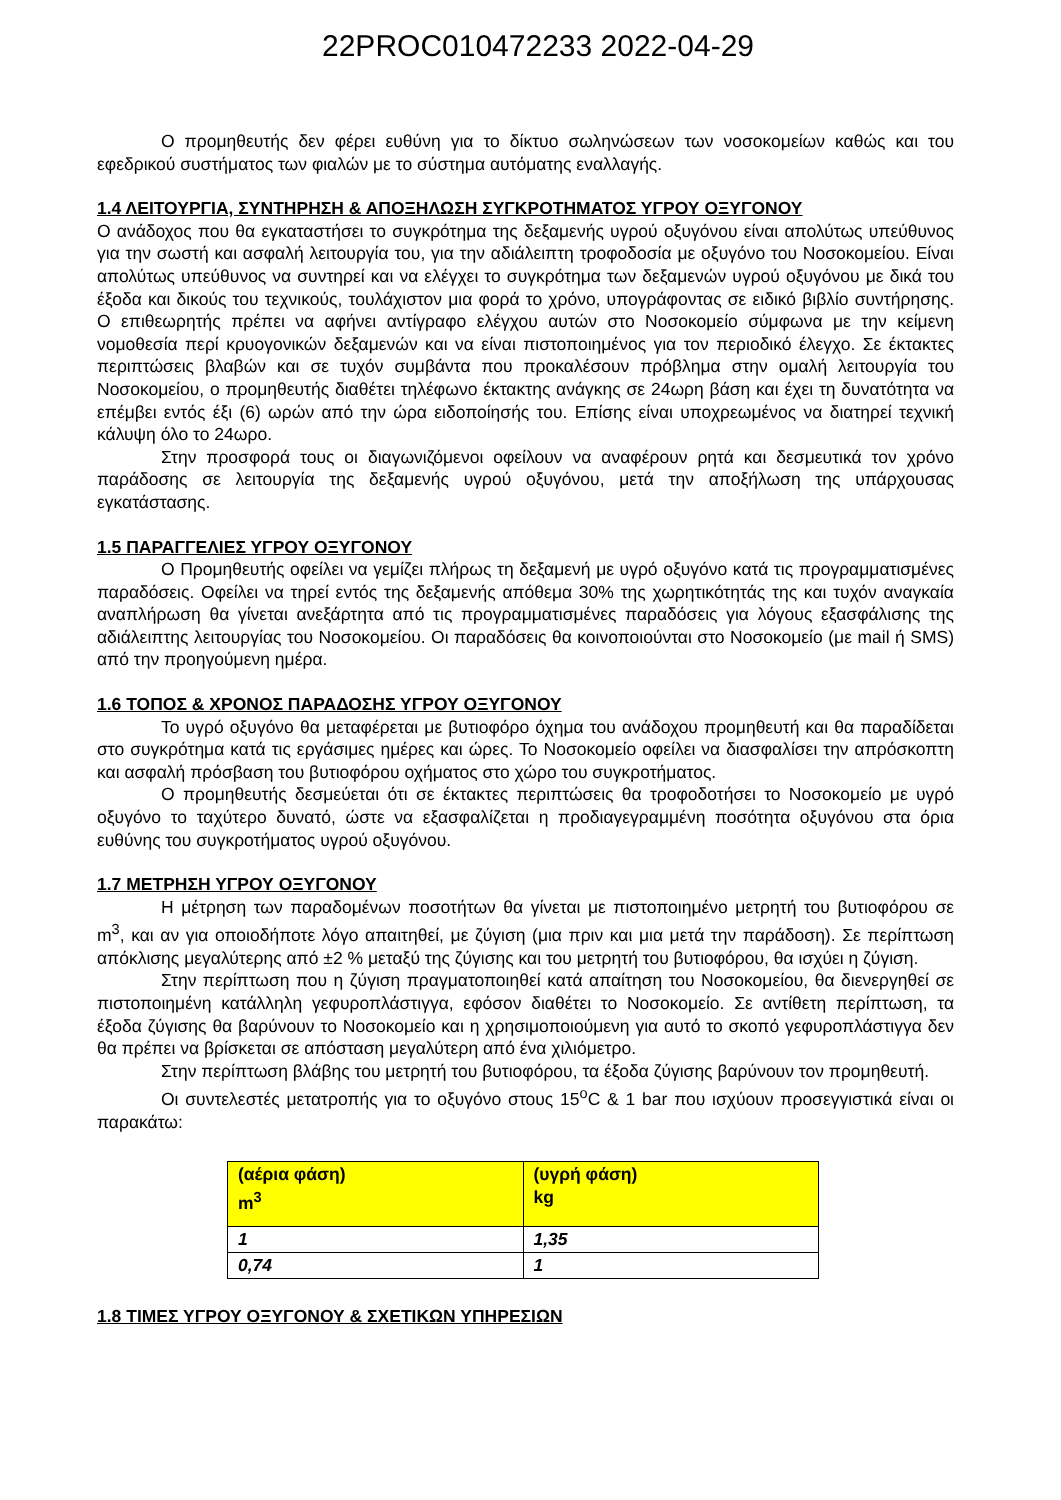22PROC010472233 2022-04-29
Ο προμηθευτής δεν φέρει ευθύνη για το δίκτυο σωληνώσεων των νοσοκομείων καθώς και του εφεδρικού συστήματος των φιαλών με το σύστημα αυτόματης εναλλαγής.
1.4 ΛΕΙΤΟΥΡΓΙΑ, ΣΥΝΤΗΡΗΣΗ & ΑΠΟΞΗΛΩΣΗ ΣΥΓΚΡΟΤΗΜΑΤΟΣ ΥΓΡΟΥ ΟΞΥΓΟΝΟΥ
Ο ανάδοχος που θα εγκαταστήσει το συγκρότημα της δεξαμενής υγρού οξυγόνου είναι απολύτως υπεύθυνος για την σωστή και ασφαλή λειτουργία του, για την αδιάλειπτη τροφοδοσία με οξυγόνο του Νοσοκομείου. Είναι απολύτως υπεύθυνος να συντηρεί και να ελέγχει το συγκρότημα των δεξαμενών υγρού οξυγόνου με δικά του έξοδα και δικούς του τεχνικούς, τουλάχιστον μια φορά το χρόνο, υπογράφοντας σε ειδικό βιβλίο συντήρησης. Ο επιθεωρητής πρέπει να αφήνει αντίγραφο ελέγχου αυτών στο Νοσοκομείο σύμφωνα με την κείμενη νομοθεσία περί κρυογονικών δεξαμενών και να είναι πιστοποιημένος για τον περιοδικό έλεγχο. Σε έκτακτες περιπτώσεις βλαβών και σε τυχόν συμβάντα που προκαλέσουν πρόβλημα στην ομαλή λειτουργία του Νοσοκομείου, ο προμηθευτής διαθέτει τηλέφωνο έκτακτης ανάγκης σε 24ωρη βάση και έχει τη δυνατότητα να επέμβει εντός έξι (6) ωρών από την ώρα ειδοποίησής του. Επίσης είναι υποχρεωμένος να διατηρεί τεχνική κάλυψη όλο το 24ωρο.
Στην προσφορά τους οι διαγωνιζόμενοι οφείλουν να αναφέρουν ρητά και δεσμευτικά τον χρόνο παράδοσης σε λειτουργία της δεξαμενής υγρού οξυγόνου, μετά την αποξήλωση της υπάρχουσας εγκατάστασης.
1.5 ΠΑΡΑΓΓΕΛΙΕΣ ΥΓΡΟΥ ΟΞΥΓΟΝΟΥ
Ο Προμηθευτής οφείλει να γεμίζει πλήρως τη δεξαμενή με υγρό οξυγόνο κατά τις προγραμματισμένες παραδόσεις. Οφείλει να τηρεί εντός της δεξαμενής απόθεμα 30% της χωρητικότητάς της και τυχόν αναγκαία αναπλήρωση θα γίνεται ανεξάρτητα από τις προγραμματισμένες παραδόσεις για λόγους εξασφάλισης της αδιάλειπτης λειτουργίας του Νοσοκομείου. Οι παραδόσεις θα κοινοποιούνται στο Νοσοκομείο (με mail ή SMS) από την προηγούμενη ημέρα.
1.6 ΤΟΠΟΣ & ΧΡΟΝΟΣ ΠΑΡΑΔΟΣΗΣ ΥΓΡΟΥ ΟΞΥΓΟΝΟΥ
Το υγρό οξυγόνο θα μεταφέρεται με βυτιοφόρο όχημα του ανάδοχου προμηθευτή και θα παραδίδεται στο συγκρότημα κατά τις εργάσιμες ημέρες και ώρες. Το Νοσοκομείο οφείλει να διασφαλίσει την απρόσκοπτη και ασφαλή πρόσβαση του βυτιοφόρου οχήματος στο χώρο του συγκροτήματος.
Ο προμηθευτής δεσμεύεται ότι σε έκτακτες περιπτώσεις θα τροφοδοτήσει το Νοσοκομείο με υγρό οξυγόνο το ταχύτερο δυνατό, ώστε να εξασφαλίζεται η προδιαγεγραμμένη ποσότητα οξυγόνου στα όρια ευθύνης του συγκροτήματος υγρού οξυγόνου.
1.7 ΜΕΤΡΗΣΗ ΥΓΡΟΥ ΟΞΥΓΟΝΟΥ
Η μέτρηση των παραδομένων ποσοτήτων θα γίνεται με πιστοποιημένο μετρητή του βυτιοφόρου σε m<sup>3</sup>, και αν για οποιοδήποτε λόγο απαιτηθεί, με ζύγιση (μια πριν και μια μετά την παράδοση). Σε περίπτωση απόκλισης μεγαλύτερης από ±2 % μεταξύ της ζύγισης και του μετρητή του βυτιοφόρου, θα ισχύει η ζύγιση.
Στην περίπτωση που η ζύγιση πραγματοποιηθεί κατά απαίτηση του Νοσοκομείου, θα διενεργηθεί σε πιστοποιημένη κατάλληλη γεφυροπλάστιγγα, εφόσον διαθέτει το Νοσοκομείο. Σε αντίθετη περίπτωση, τα έξοδα ζύγισης θα βαρύνουν το Νοσοκομείο και η χρησιμοποιούμενη για αυτό το σκοπό γεφυροπλάστιγγα δεν θα πρέπει να βρίσκεται σε απόσταση μεγαλύτερη από ένα χιλιόμετρο.
Στην περίπτωση βλάβης του μετρητή του βυτιοφόρου, τα έξοδα ζύγισης βαρύνουν τον προμηθευτή.
Οι συντελεστές μετατροπής για το οξυγόνο στους 15<sup>o</sup>C & 1 bar που ισχύουν προσεγγιστικά είναι οι παρακάτω:
| (αέρια φάση) m<sup>3</sup> | (υγρή φάση) kg |
| --- | --- |
| 1 | 1,35 |
| 0,74 | 1 |
1.8 ΤΙΜΕΣ ΥΓΡΟΥ ΟΞΥΓΟΝΟΥ & ΣΧΕΤΙΚΩΝ ΥΠΗΡΕΣΙΩΝ